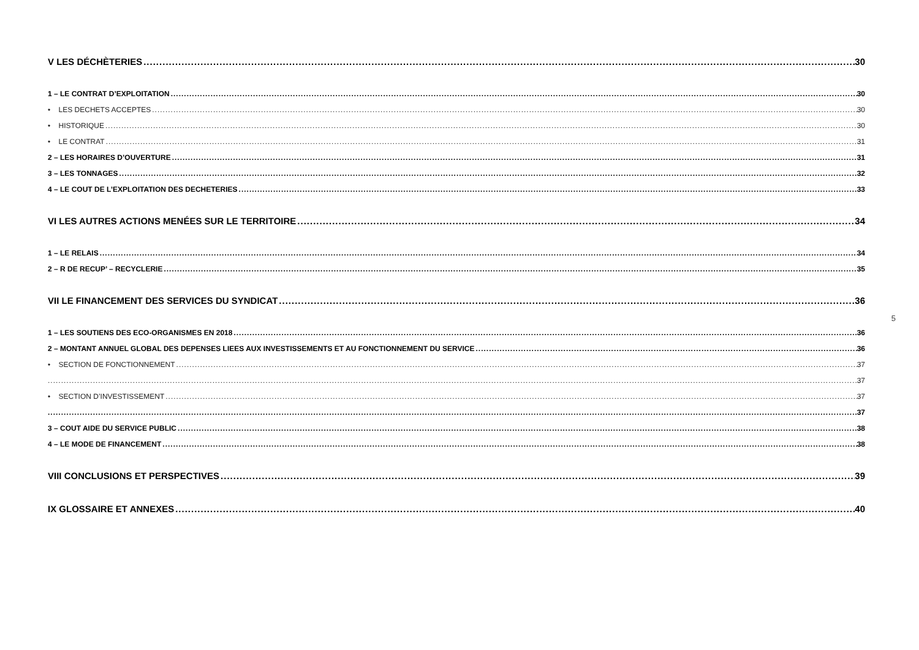V LES DÉCHÈTERIES 30
1 – LE CONTRAT D’EXPLOITATION 30
• LES DECHETS ACCEPTES 30
• HISTORIQUE 30
• LE CONTRAT 31
2 – LES HORAIRES D’OUVERTURE 31
3 – LES TONNAGES 32
4 – LE COUT DE L’EXPLOITATION DES DECHETERIES 33
VI LES AUTRES ACTIONS MENÉES SUR LE TERRITOIRE 34
1 – LE RELAIS 34
2 – R DE RECUP’ – RECYCLERIE 35
VII LE FINANCEMENT DES SERVICES DU SYNDICAT 36
1 – LES SOUTIENS DES ECO-ORGANISMES EN 2018 36
2 – MONTANT ANNUEL GLOBAL DES DEPENSES LIEES AUX INVESTISSEMENTS ET AU FONCTIONNEMENT DU SERVICE 36
• SECTION DE FONCTIONNEMENT 37
37
• SECTION D’INVESTISSEMENT 37
37
3 – COUT AIDE DU SERVICE PUBLIC 38
4 – LE MODE DE FINANCEMENT 38
VIII CONCLUSIONS ET PERSPECTIVES 39
IX GLOSSAIRE ET ANNEXES 40
5